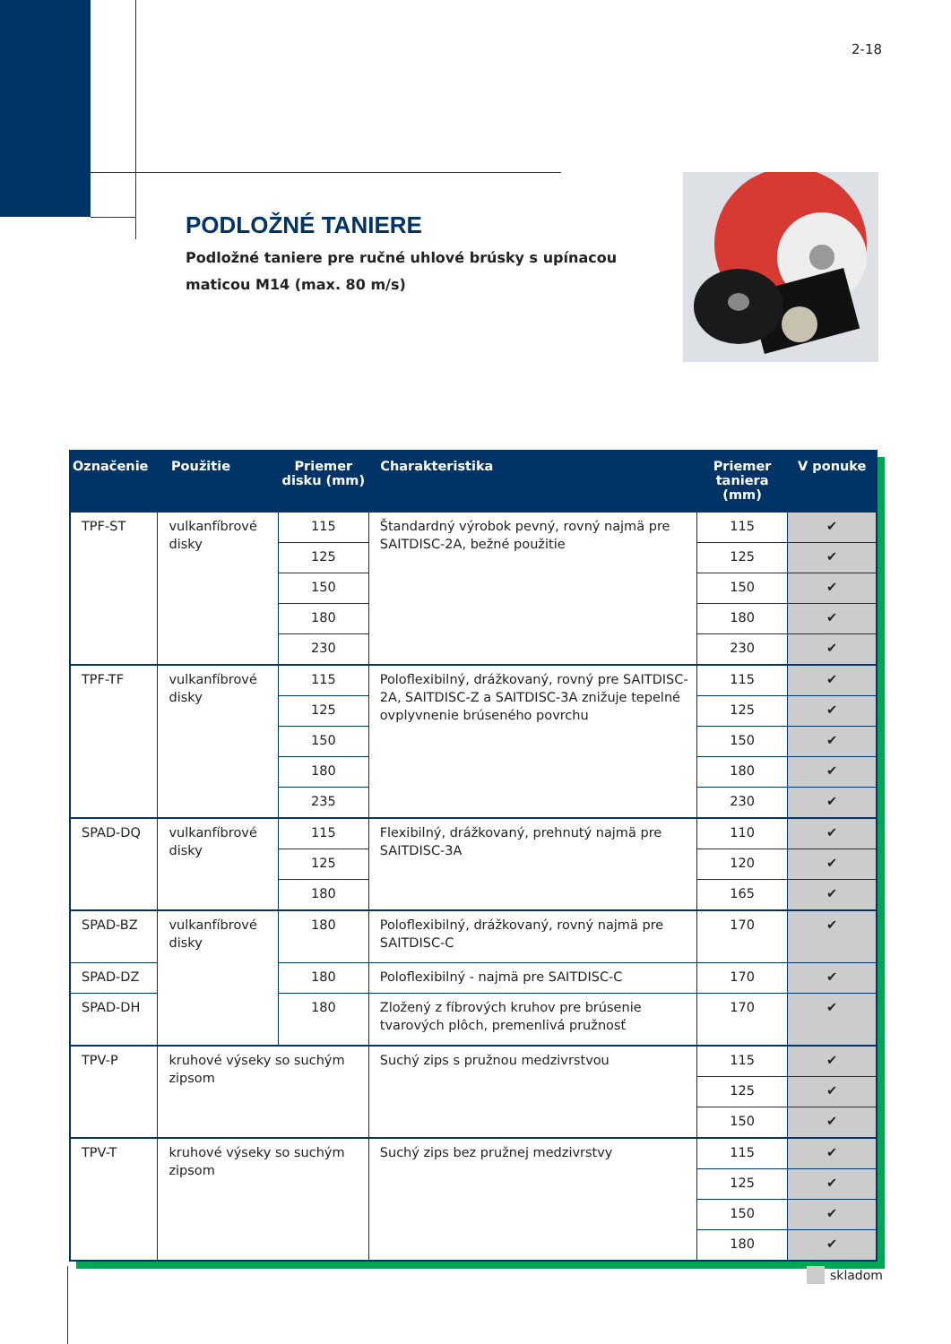2-18
PODLOŽNÉ TANIERE
Podložné taniere pre ručné uhlové brúsky s upínacou maticou M14 (max. 80 m/s)
| Označenie | Použitie | Priemer disku (mm) | Charakteristika | Priemer taniera (mm) | V ponuke |
| --- | --- | --- | --- | --- | --- |
| TPF-ST | vulkanfíbrové disky | 115 | Štandardný výrobok pevný, rovný najmä pre SAITDISC-2A, bežné použitie | 115 | ✔ |
| | | 125 | | 125 | ✔ |
| | | 150 | | 150 | ✔ |
| | | 180 | | 180 | ✔ |
| | | 230 | | 230 | ✔ |
| TPF-TF | vulkanfíbrové disky | 115 | Poloflexibilný, drážkovaný, rovný pre SAITDISC-2A, SAITDISC-Z a SAITDISC-3A znižuje tepelné ovplyvnenie brúseného povrchu | 115 | ✔ |
| | | 125 | | 125 | ✔ |
| | | 150 | | 150 | ✔ |
| | | 180 | | 180 | ✔ |
| | | 235 | | 230 | ✔ |
| SPAD-DQ | vulkanfíbrové disky | 115 | Flexibilný, drážkovaný, prehnutý najmä pre SAITDISC-3A | 110 | ✔ |
| | | 125 | | 120 | ✔ |
| | | 180 | | 165 | ✔ |
| SPAD-BZ | vulkanfíbrové disky | 180 | Poloflexibilný, drážkovaný, rovný najmä pre SAITDISC-C | 170 | ✔ |
| SPAD-DZ | | 180 | Poloflexibilný - najmä pre SAITDISC-C | 170 | ✔ |
| SPAD-DH | | 180 | Zložený z fíbrových kruhov pre brúsenie tvarových plôch, premenlivá pružnosť | 170 | ✔ |
| TPV-P | kruhové výseky so suchým zipsom | | Suchý zips s pružnou medzivrstvou | 115 | ✔ |
| | | | | 125 | ✔ |
| | | | | 150 | ✔ |
| TPV-T | kruhové výseky so suchým zipsom | | Suchý zips bez pružnej medzivrstvy | 115 | ✔ |
| | | | | 125 | ✔ |
| | | | | 150 | ✔ |
| | | | | 180 | ✔ |
skladom